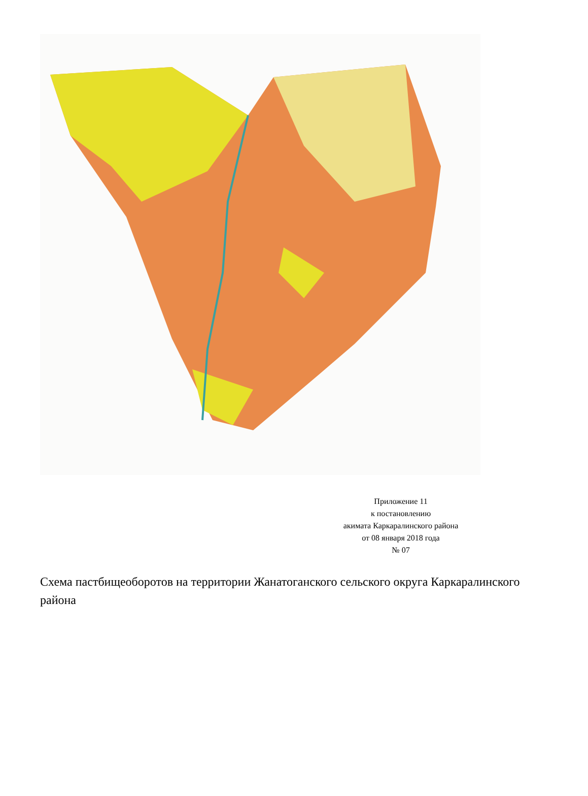Приложение 11
к постановлению
акимата Каркаралинского района
от 08 января 2018 года
№ 07
Схема пастбищеоборотов на территории Жанатоганского сельского округа Каркаралинского района